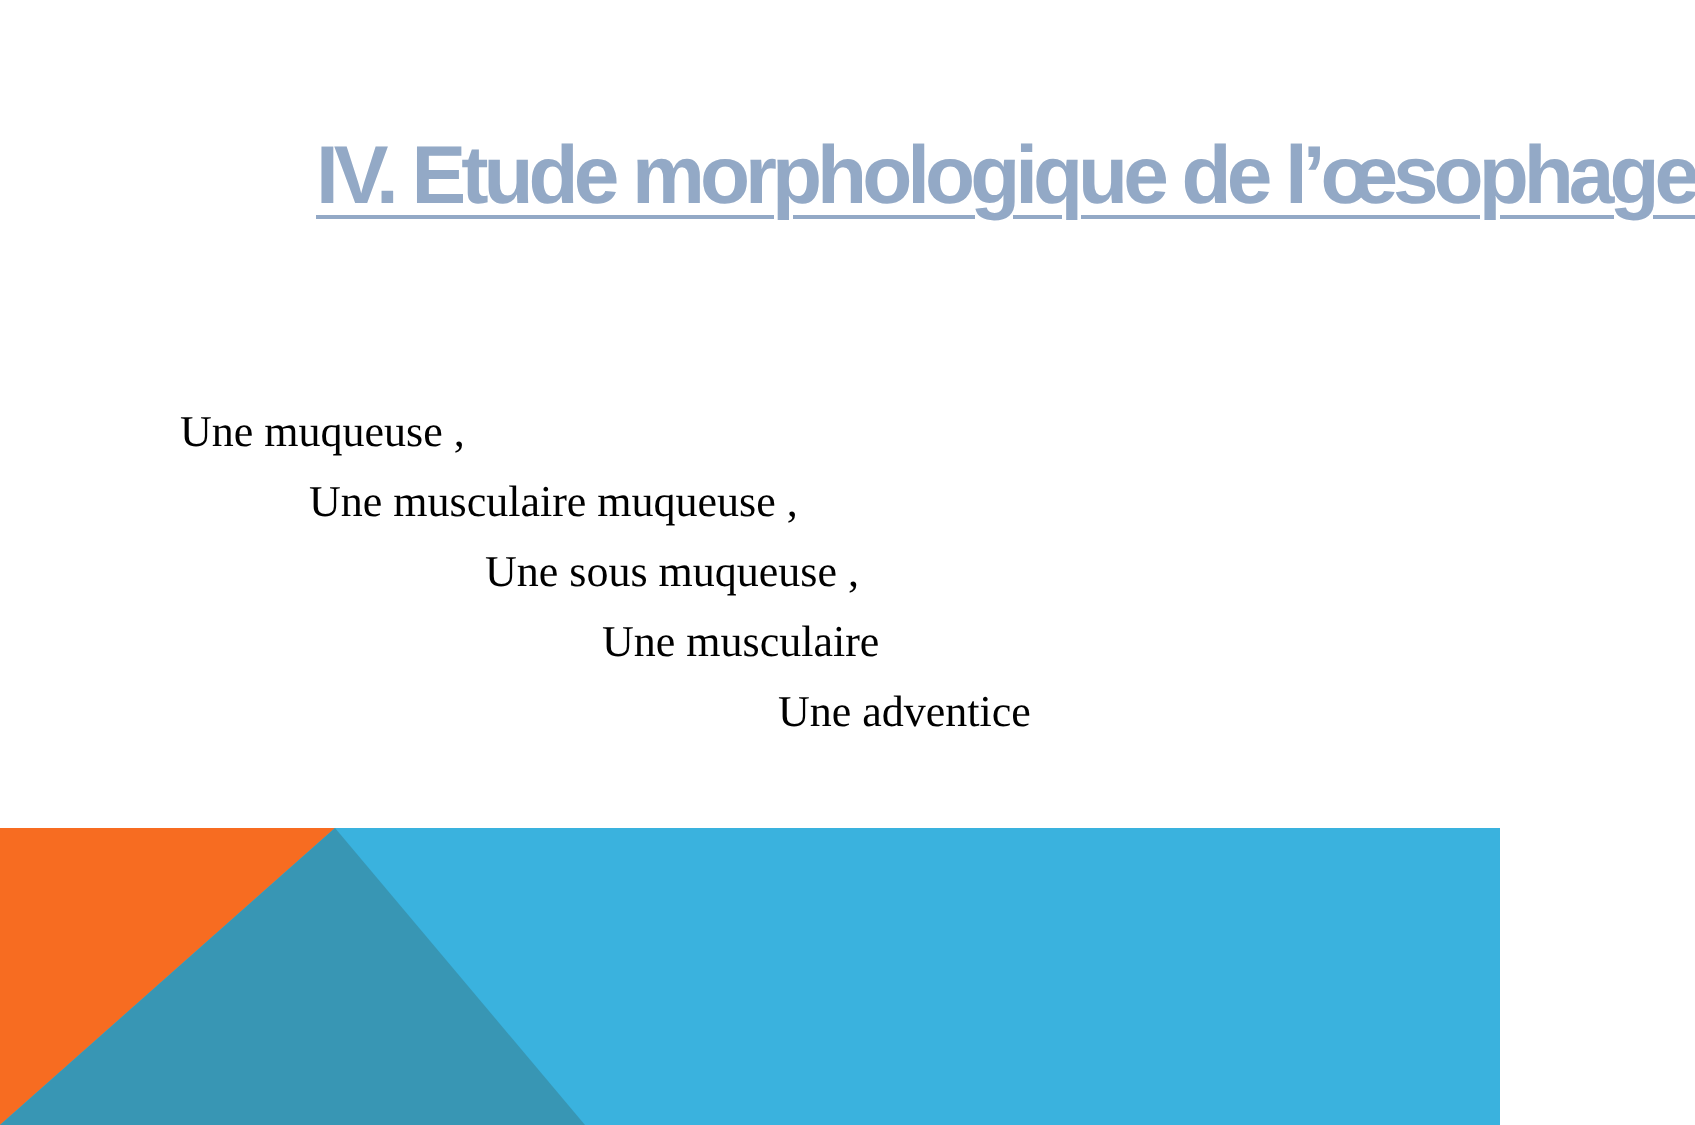IV. Etude morphologique de l’œsophage
Une muqueuse ,
Une musculaire muqueuse ,
Une sous muqueuse ,
Une musculaire
Une adventice